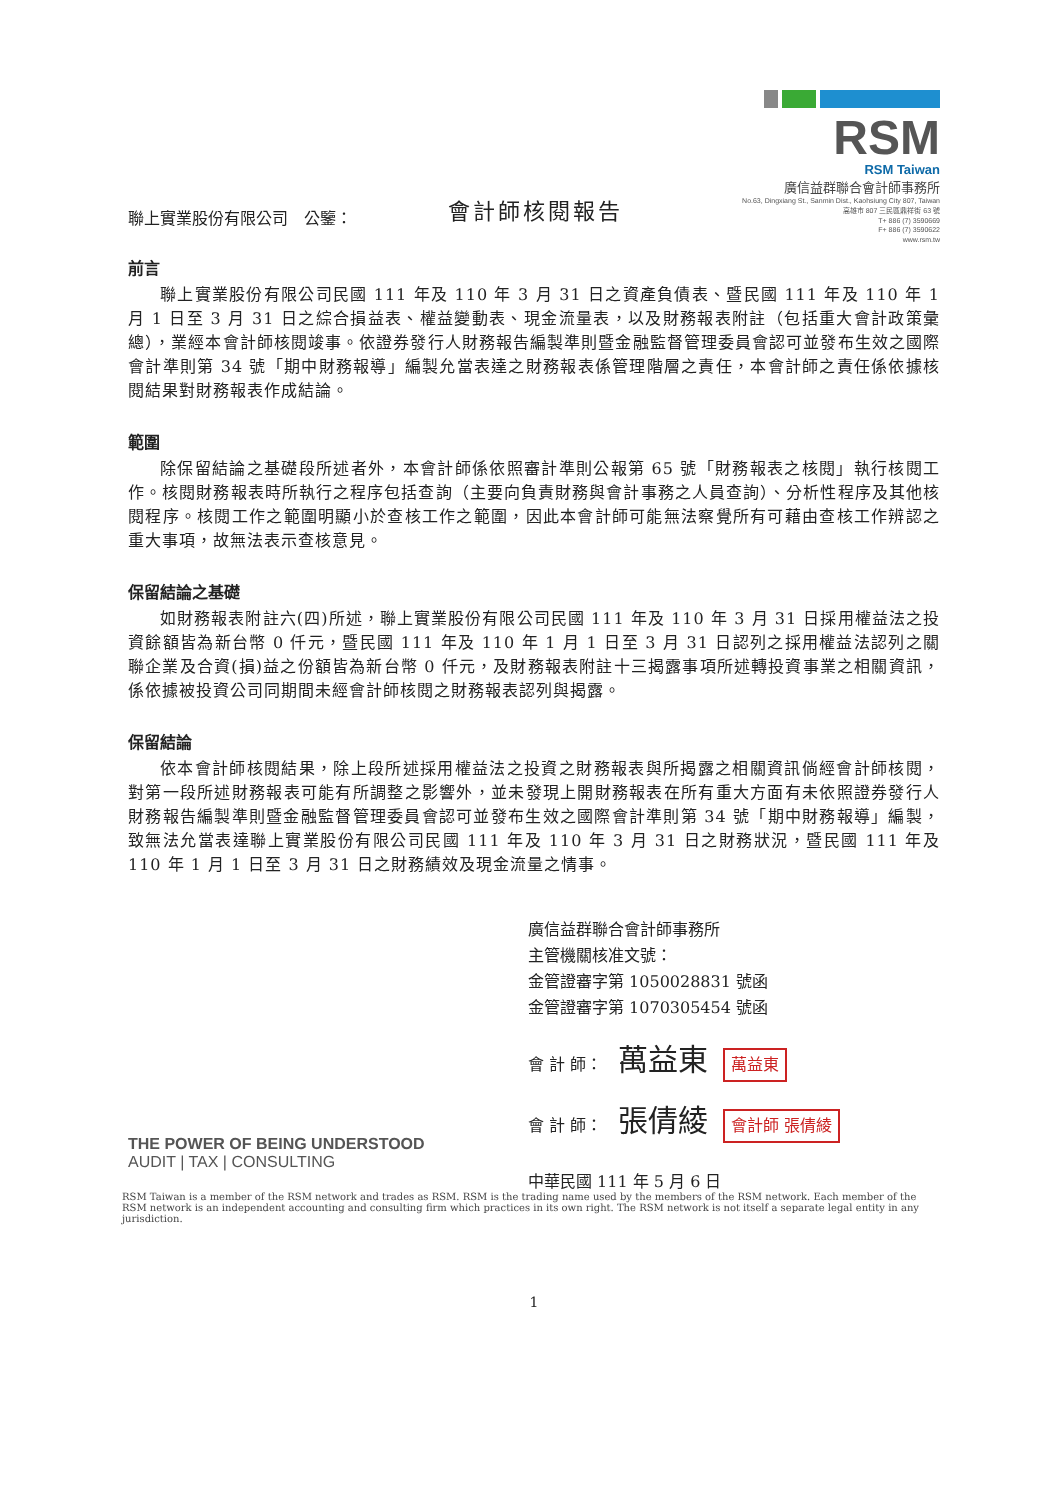會計師核閱報告
RSM
RSM Taiwan
廣信益群聯合會計師事務所
No.63, Dingxiang St., Sanmin Dist., Kaohsiung City 807, Taiwan
高雄市 807 三民區鼎祥街 63 號
T+ 886 (7) 3590669
F+ 886 (7) 3590622
www.rsm.tw
聯上實業股份有限公司　公鑒：
前言
聯上實業股份有限公司民國 111 年及 110 年 3 月 31 日之資產負債表、暨民國 111 年及 110 年 1 月 1 日至 3 月 31 日之綜合損益表、權益變動表、現金流量表，以及財務報表附註（包括重大會計政策彙總），業經本會計師核閱竣事。依證券發行人財務報告編製準則暨金融監督管理委員會認可並發布生效之國際會計準則第 34 號「期中財務報導」編製允當表達之財務報表係管理階層之責任，本會計師之責任係依據核閱結果對財務報表作成結論。
範圍
除保留結論之基礎段所述者外，本會計師係依照審計準則公報第 65 號「財務報表之核閱」執行核閱工作。核閱財務報表時所執行之程序包括查詢（主要向負責財務與會計事務之人員查詢）、分析性程序及其他核閱程序。核閱工作之範圍明顯小於查核工作之範圍，因此本會計師可能無法察覺所有可藉由查核工作辨認之重大事項，故無法表示查核意見。
保留結論之基礎
如財務報表附註六(四)所述，聯上實業股份有限公司民國 111 年及 110 年 3 月 31 日採用權益法之投資餘額皆為新台幣 0 仟元，暨民國 111 年及 110 年 1 月 1 日至 3 月 31 日認列之採用權益法認列之關聯企業及合資(損)益之份額皆為新台幣 0 仟元，及財務報表附註十三揭露事項所述轉投資事業之相關資訊，係依據被投資公司同期間未經會計師核閱之財務報表認列與揭露。
保留結論
依本會計師核閱結果，除上段所述採用權益法之投資之財務報表與所揭露之相關資訊倘經會計師核閱，對第一段所述財務報表可能有所調整之影響外，並未發現上開財務報表在所有重大方面有未依照證券發行人財務報告編製準則暨金融監督管理委員會認可並發布生效之國際會計準則第 34 號「期中財務報導」編製，致無法允當表達聯上實業股份有限公司民國 111 年及 110 年 3 月 31 日之財務狀況，暨民國 111 年及 110 年 1 月 1 日至 3 月 31 日之財務績效及現金流量之情事。
廣信益群聯合會計師事務所
主管機關核准文號：
金管證審字第 1050028831 號函
金管證審字第 1070305454 號函
會 計 師：　萬益東 萬益東
會 計 師：　張倩綾 會計師 張倩綾
中華民國 111 年 5 月 6 日
THE POWER OF BEING UNDERSTOOD
AUDIT | TAX | CONSULTING
RSM Taiwan is a member of the RSM network and trades as RSM. RSM is the trading name used by the members of the RSM network. Each member of the RSM network is an independent accounting and consulting firm which practices in its own right. The RSM network is not itself a separate legal entity in any jurisdiction.
1